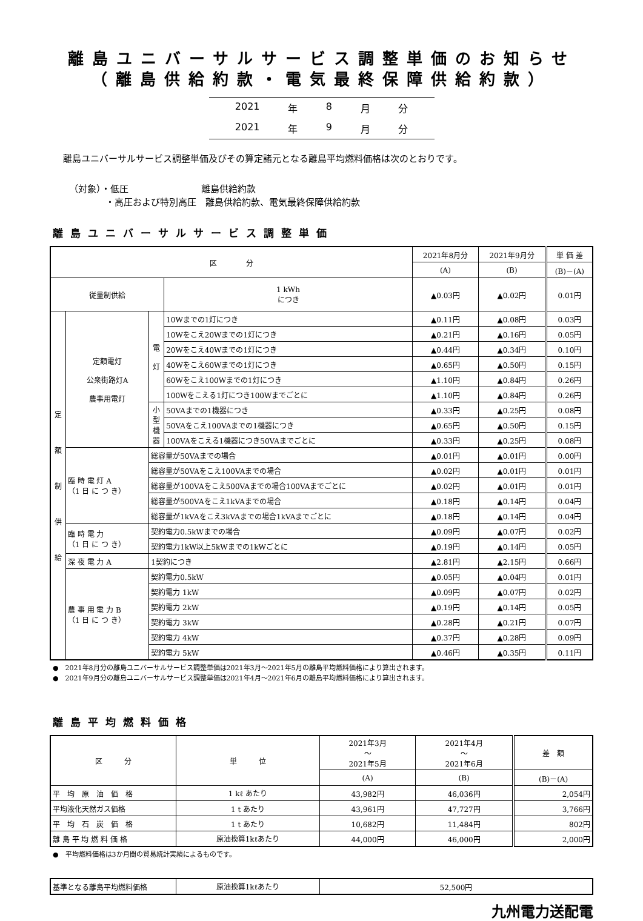離島ユニバーサルサービス調整単価のお知らせ
（離島供給約款・電気最終保障供給約款）
2021 年 8 月分
2021 年 9 月分
離島ユニバーサルサービス調整単価及びその算定諸元となる離島平均燃料価格は次のとおりです。
（対象）・低圧　　　　　　　　離島供給約款
　　　　・高圧および特別高圧　離島供給約款、電気最終保障供給約款
離島ユニバーサルサービス調整単価
| 区 分 | | | | 2021年8月分 | | 2021年9月分 | 単 価 差 |
| --- | --- | --- | --- | --- | --- | --- | --- |
| | | | | (A) | | (B) | (B)－(A) |
| 従量制供給 | | | 1 kWh につき | ▲0.03円 | | ▲0.02円 | 0.01円 |
| 定 額 制 供 給 | 定額電灯 公衆街路灯A 農事用電灯 | 電 灯 | 10Wまでの1灯につき | | ▲0.11円 | ▲0.08円 | 0.03円 |
| | | | 10Wをこえ20Wまでの1灯につき | | ▲0.21円 | ▲0.16円 | 0.05円 |
| | | | 20Wをこえ40Wまでの1灯につき | | ▲0.44円 | ▲0.34円 | 0.10円 |
| | | | 40Wをこえ60Wまでの1灯につき | | ▲0.65円 | ▲0.50円 | 0.15円 |
| | | | 60Wをこえ100Wまでの1灯につき | | ▲1.10円 | ▲0.84円 | 0.26円 |
| | | | 100Wをこえる1灯につき100Wまでごとに | | ▲1.10円 | ▲0.84円 | 0.26円 |
| | | 小 型 機 器 | 50VAまでの1機器につき | | ▲0.33円 | ▲0.25円 | 0.08円 |
| | | | 50VAをこえ100VAまでの1機器につき | | ▲0.65円 | ▲0.50円 | 0.15円 |
| | | | 100VAをこえる1機器につき50VAまでごとに | | ▲0.33円 | ▲0.25円 | 0.08円 |
| | 臨 時 電 灯 A （1 日 に つ き） | 総容量が50VAまでの場合 | | | ▲0.01円 | ▲0.01円 | 0.00円 |
| | | 総容量が50VAをこえ100VAまでの場合 | | | ▲0.02円 | ▲0.01円 | 0.01円 |
| | | 総容量が100VAをこえ500VAまでの場合100VAまでごとに | | | ▲0.02円 | ▲0.01円 | 0.01円 |
| | | 総容量が500VAをこえ1kVAまでの場合 | | | ▲0.18円 | ▲0.14円 | 0.04円 |
| | | 総容量が1kVAをこえ3kVAまでの場合1kVAまでごとに | | | ▲0.18円 | ▲0.14円 | 0.04円 |
| | 臨 時 電 力 （1 日 に つ き） | 契約電力0.5kWまでの場合 | | | ▲0.09円 | ▲0.07円 | 0.02円 |
| | | 契約電力1kW以上5kWまでの1kWごとに | | | ▲0.19円 | ▲0.14円 | 0.05円 |
| | 深 夜 電 力 A | 1契約につき | | | ▲2.81円 | ▲2.15円 | 0.66円 |
| | 農 事 用 電 力 B （1 日 に つ き） | 契約電力0.5kW | | | ▲0.05円 | ▲0.04円 | 0.01円 |
| | | 契約電力 1kW | | | ▲0.09円 | ▲0.07円 | 0.02円 |
| | | 契約電力 2kW | | | ▲0.19円 | ▲0.14円 | 0.05円 |
| | | 契約電力 3kW | | | ▲0.28円 | ▲0.21円 | 0.07円 |
| | | 契約電力 4kW | | | ▲0.37円 | ▲0.28円 | 0.09円 |
| | | 契約電力 5kW | | | ▲0.46円 | ▲0.35円 | 0.11円 |
●　2021年8月分の離島ユニバーサルサービス調整単価は2021年3月～2021年5月の離島平均燃料価格により算出されます。
●　2021年9月分の離島ユニバーサルサービス調整単価は2021年4月～2021年6月の離島平均燃料価格により算出されます。
離島平均燃料価格
| 区 分 | 単 位 | 2021年3月 ～ 2021年5月 | 2021年4月 ～ 2021年6月 | 差 額 |
| --- | --- | --- | --- | --- |
| | | (A) | (B) | (B)－(A) |
| 平 均 原 油 価 格 | 1 kℓ あたり | 43,982円 | 46,036円 | 2,054円 |
| 平均液化天然ガス価格 | 1 t あたり | 43,961円 | 47,727円 | 3,766円 |
| 平 均 石 炭 価 格 | 1 t あたり | 10,682円 | 11,484円 | 802円 |
| 離 島 平 均 燃 料 価 格 | 原油換算1kℓあたり | 44,000円 | 46,000円 | 2,000円 |
●　平均燃料価格は3か月間の貿易統計実績によるものです。
| 基準となる離島平均燃料価格 | 原油換算1kℓあたり | 52,500円 |
九州電力送配電